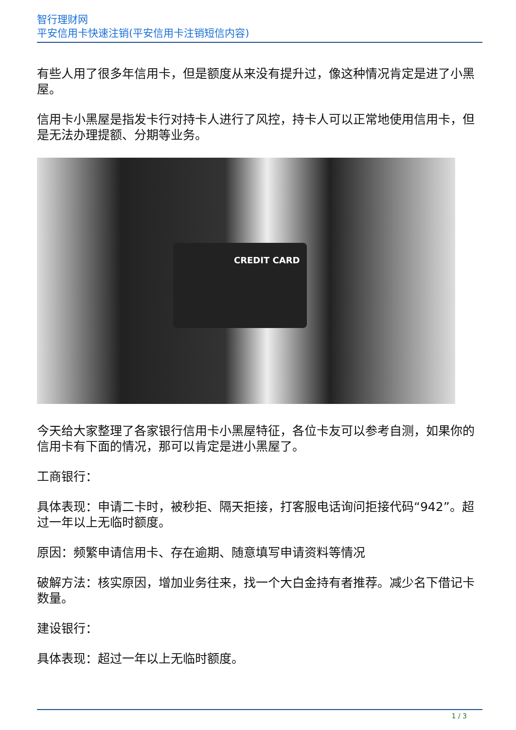智行理财网
平安信用卡快速注销(平安信用卡注销短信内容)
有些人用了很多年信用卡，但是额度从来没有提升过，像这种情况肯定是进了小黑屋。
信用卡小黑屋是指发卡行对持卡人进行了风控，持卡人可以正常地使用信用卡，但是无法办理提额、分期等业务。
CREDIT CARD
今天给大家整理了各家银行信用卡小黑屋特征，各位卡友可以参考自测，如果你的信用卡有下面的情况，那可以肯定是进小黑屋了。
工商银行：
具体表现：申请二卡时，被秒拒、隔天拒接，打客服电话询问拒接代码“942”。超过一年以上无临时额度。
原因：频繁申请信用卡、存在逾期、随意填写申请资料等情况
破解方法：核实原因，增加业务往来，找一个大白金持有者推荐。减少名下借记卡数量。
建设银行：
具体表现：超过一年以上无临时额度。
1 / 3